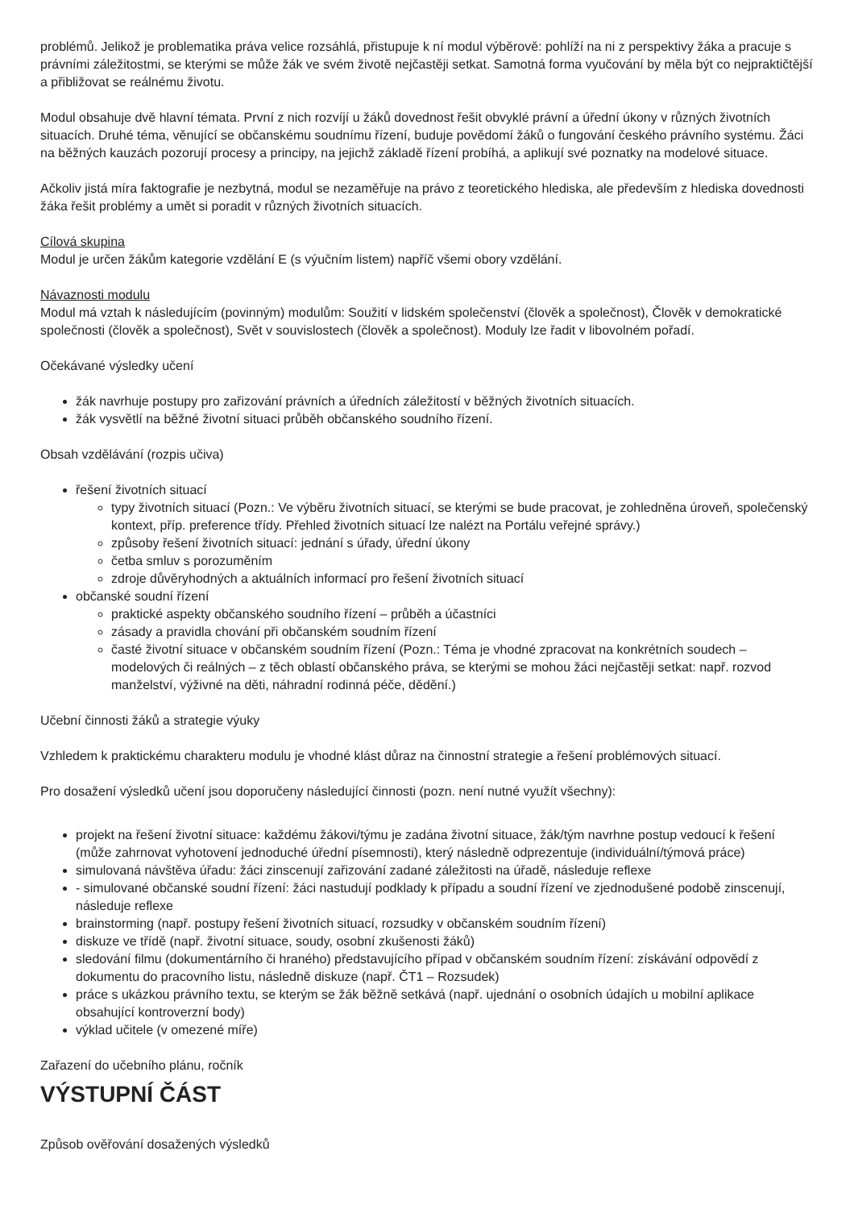problémů. Jelikož je problematika práva velice rozsáhlá, přistupuje k ní modul výběrově: pohlíží na ni z perspektivy žáka a pracuje s právními záležitostmi, se kterými se může žák ve svém životě nejčastěji setkat. Samotná forma vyučování by měla být co nejpraktičtější a přibližovat se reálnému životu.
Modul obsahuje dvě hlavní témata. První z nich rozvíjí u žáků dovednost řešit obvyklé právní a úřední úkony v různých životních situacích. Druhé téma, věnující se občanskému soudnímu řízení, buduje povědomí žáků o fungování českého právního systému. Žáci na běžných kauzách pozorují procesy a principy, na jejichž základě řízení probíhá, a aplikují své poznatky na modelové situace.
Ačkoliv jistá míra faktografie je nezbytná, modul se nezaměřuje na právo z teoretického hlediska, ale především z hlediska dovednosti žáka řešit problémy a umět si poradit v různých životních situacích.
Cílová skupina
Modul je určen žákům kategorie vzdělání E (s výučním listem) napříč všemi obory vzdělání.
Návaznosti modulu
Modul má vztah k následujícím (povinným) modulům: Soužití v lidském společenství (člověk a společnost), Člověk v demokratické společnosti (člověk a společnost), Svět v souvislostech (člověk a společnost). Moduly lze řadit v libovolném pořadí.
Očekávané výsledky učení
žák navrhuje postupy pro zařizování právních a úředních záležitostí v běžných životních situacích.
žák vysvětlí na běžné životní situaci průběh občanského soudního řízení.
Obsah vzdělávání (rozpis učiva)
řešení životních situací
typy životních situací (Pozn.: Ve výběru životních situací, se kterými se bude pracovat, je zohledněna úroveň, společenský kontext, příp. preference třídy. Přehled životních situací lze nalézt na Portálu veřejné správy.)
způsoby řešení životních situací: jednání s úřady, úřední úkony
četba smluv s porozuměním
zdroje důvěryhodných a aktuálních informací pro řešení životních situací
občanské soudní řízení
praktické aspekty občanského soudního řízení – průběh a účastníci
zásady a pravidla chování při občanském soudním řízení
časté životní situace v občanském soudním řízení (Pozn.: Téma je vhodné zpracovat na konkrétních soudech – modelových či reálných – z těch oblastí občanského práva, se kterými se mohou žáci nejčastěji setkat: např. rozvod manželství, výživné na děti, náhradní rodinná péče, dědění.)
Učební činnosti žáků a strategie výuky
Vzhledem k praktickému charakteru modulu je vhodné klást důraz na činnostní strategie a řešení problémových situací.
Pro dosažení výsledků učení jsou doporučeny následující činnosti (pozn. není nutné využít všechny):
projekt na řešení životní situace: každému žákovi/týmu je zadána životní situace, žák/tým navrhne postup vedoucí k řešení (může zahrnovat vyhotovení jednoduché úřední písemnosti), který následně odprezentuje (individuální/týmová práce)
simulovaná návštěva úřadu: žáci zinscenují zařizování zadané záležitosti na úřadě, následuje reflexe
- simulované občanské soudní řízení: žáci nastudují podklady k případu a soudní řízení ve zjednodušené podobě zinscenují, následuje reflexe
brainstorming (např. postupy řešení životních situací, rozsudky v občanském soudním řízení)
diskuze ve třídě (např. životní situace, soudy, osobní zkušenosti žáků)
sledování filmu (dokumentárního či hraného) představujícího případ v občanském soudním řízení: získávání odpovědí z dokumentu do pracovního listu, následně diskuze (např. ČT1 – Rozsudek)
práce s ukázkou právního textu, se kterým se žák běžně setkává (např. ujednání o osobních údajích u mobilní aplikace obsahující kontroverzní body)
výklad učitele (v omezené míře)
Zařazení do učebního plánu, ročník
VÝSTUPNÍ ČÁST
Způsob ověřování dosažených výsledků